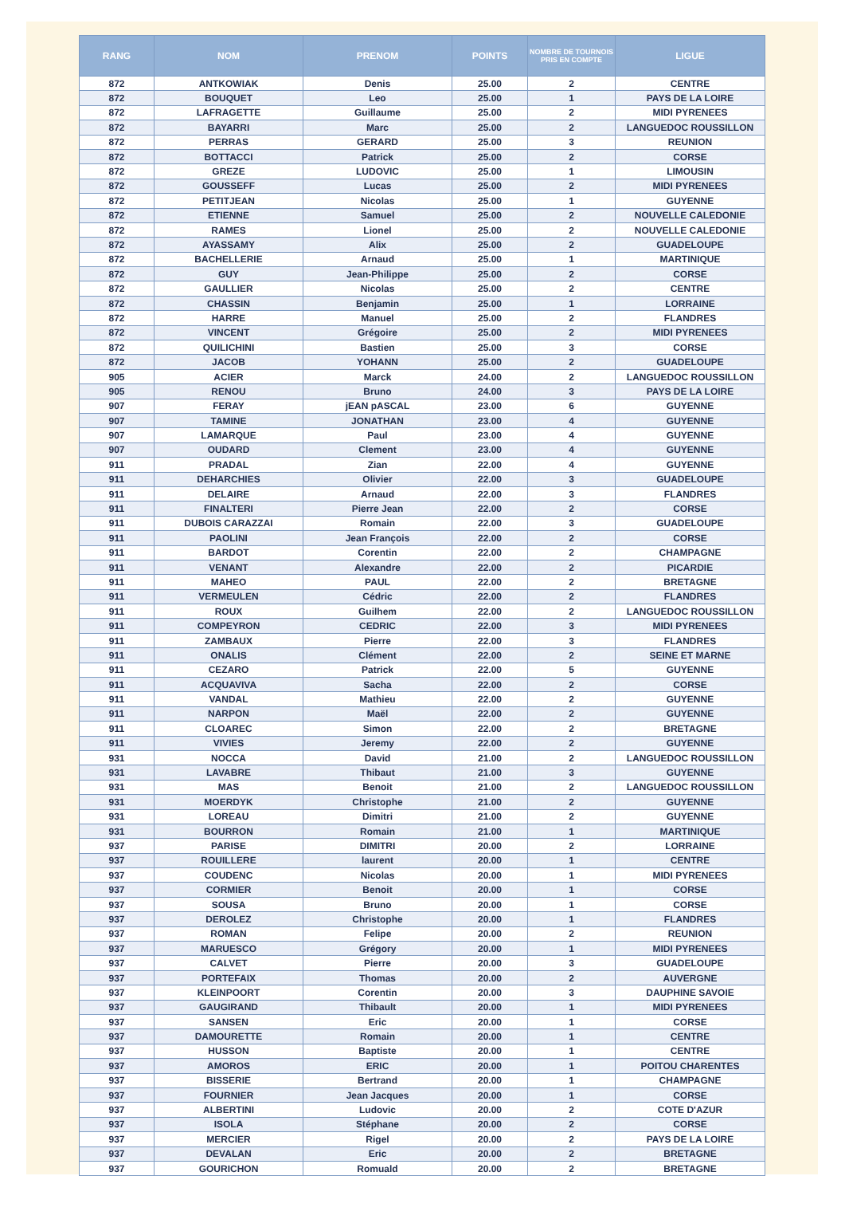| RANG | NOM | PRENOM | POINTS | NOMBRE DE TOURNOIS PRIS EN COMPTE | LIGUE |
| --- | --- | --- | --- | --- | --- |
| 872 | ANTKOWIAK | Denis | 25.00 | 2 | CENTRE |
| 872 | BOUQUET | Leo | 25.00 | 1 | PAYS DE LA LOIRE |
| 872 | LAFRAGETTE | Guillaume | 25.00 | 2 | MIDI PYRENEES |
| 872 | BAYARRI | Marc | 25.00 | 2 | LANGUEDOC ROUSSILLON |
| 872 | PERRAS | GERARD | 25.00 | 3 | REUNION |
| 872 | BOTTACCI | Patrick | 25.00 | 2 | CORSE |
| 872 | GREZE | LUDOVIC | 25.00 | 1 | LIMOUSIN |
| 872 | GOUSSEFF | Lucas | 25.00 | 2 | MIDI PYRENEES |
| 872 | PETITJEAN | Nicolas | 25.00 | 1 | GUYENNE |
| 872 | ETIENNE | Samuel | 25.00 | 2 | NOUVELLE CALEDONIE |
| 872 | RAMES | Lionel | 25.00 | 2 | NOUVELLE CALEDONIE |
| 872 | AYASSAMY | Alix | 25.00 | 2 | GUADELOUPE |
| 872 | BACHELLERIE | Arnaud | 25.00 | 1 | MARTINIQUE |
| 872 | GUY | Jean-Philippe | 25.00 | 2 | CORSE |
| 872 | GAULLIER | Nicolas | 25.00 | 2 | CENTRE |
| 872 | CHASSIN | Benjamin | 25.00 | 1 | LORRAINE |
| 872 | HARRE | Manuel | 25.00 | 2 | FLANDRES |
| 872 | VINCENT | Grégoire | 25.00 | 2 | MIDI PYRENEES |
| 872 | QUILICHINI | Bastien | 25.00 | 3 | CORSE |
| 872 | JACOB | YOHANN | 25.00 | 2 | GUADELOUPE |
| 905 | ACIER | Marck | 24.00 | 2 | LANGUEDOC ROUSSILLON |
| 905 | RENOU | Bruno | 24.00 | 3 | PAYS DE LA LOIRE |
| 907 | FERAY | jEAN pASCAL | 23.00 | 6 | GUYENNE |
| 907 | TAMINE | JONATHAN | 23.00 | 4 | GUYENNE |
| 907 | LAMARQUE | Paul | 23.00 | 4 | GUYENNE |
| 907 | OUDARD | Clement | 23.00 | 4 | GUYENNE |
| 911 | PRADAL | Zian | 22.00 | 4 | GUYENNE |
| 911 | DEHARCHIES | Olivier | 22.00 | 3 | GUADELOUPE |
| 911 | DELAIRE | Arnaud | 22.00 | 3 | FLANDRES |
| 911 | FINALTERI | Pierre Jean | 22.00 | 2 | CORSE |
| 911 | DUBOIS CARAZZAI | Romain | 22.00 | 3 | GUADELOUPE |
| 911 | PAOLINI | Jean François | 22.00 | 2 | CORSE |
| 911 | BARDOT | Corentin | 22.00 | 2 | CHAMPAGNE |
| 911 | VENANT | Alexandre | 22.00 | 2 | PICARDIE |
| 911 | MAHEO | PAUL | 22.00 | 2 | BRETAGNE |
| 911 | VERMEULEN | Cédric | 22.00 | 2 | FLANDRES |
| 911 | ROUX | Guilhem | 22.00 | 2 | LANGUEDOC ROUSSILLON |
| 911 | COMPEYRON | CEDRIC | 22.00 | 3 | MIDI PYRENEES |
| 911 | ZAMBAUX | Pierre | 22.00 | 3 | FLANDRES |
| 911 | ONALIS | Clément | 22.00 | 2 | SEINE ET MARNE |
| 911 | CEZARO | Patrick | 22.00 | 5 | GUYENNE |
| 911 | ACQUAVIVA | Sacha | 22.00 | 2 | CORSE |
| 911 | VANDAL | Mathieu | 22.00 | 2 | GUYENNE |
| 911 | NARPON | Maël | 22.00 | 2 | GUYENNE |
| 911 | CLOAREC | Simon | 22.00 | 2 | BRETAGNE |
| 911 | VIVIES | Jeremy | 22.00 | 2 | GUYENNE |
| 931 | NOCCA | David | 21.00 | 2 | LANGUEDOC ROUSSILLON |
| 931 | LAVABRE | Thibaut | 21.00 | 3 | GUYENNE |
| 931 | MAS | Benoit | 21.00 | 2 | LANGUEDOC ROUSSILLON |
| 931 | MOERDYK | Christophe | 21.00 | 2 | GUYENNE |
| 931 | LOREAU | Dimitri | 21.00 | 2 | GUYENNE |
| 931 | BOURRON | Romain | 21.00 | 1 | MARTINIQUE |
| 937 | PARISE | DIMITRI | 20.00 | 2 | LORRAINE |
| 937 | ROUILLERE | laurent | 20.00 | 1 | CENTRE |
| 937 | COUDENC | Nicolas | 20.00 | 1 | MIDI PYRENEES |
| 937 | CORMIER | Benoit | 20.00 | 1 | CORSE |
| 937 | SOUSA | Bruno | 20.00 | 1 | CORSE |
| 937 | DEROLEZ | Christophe | 20.00 | 1 | FLANDRES |
| 937 | ROMAN | Felipe | 20.00 | 2 | REUNION |
| 937 | MARUESCO | Grégory | 20.00 | 1 | MIDI PYRENEES |
| 937 | CALVET | Pierre | 20.00 | 3 | GUADELOUPE |
| 937 | PORTEFAIX | Thomas | 20.00 | 2 | AUVERGNE |
| 937 | KLEINPOORT | Corentin | 20.00 | 3 | DAUPHINE SAVOIE |
| 937 | GAUGIRAND | Thibault | 20.00 | 1 | MIDI PYRENEES |
| 937 | SANSEN | Eric | 20.00 | 1 | CORSE |
| 937 | DAMOURETTE | Romain | 20.00 | 1 | CENTRE |
| 937 | HUSSON | Baptiste | 20.00 | 1 | CENTRE |
| 937 | AMOROS | ERIC | 20.00 | 1 | POITOU CHARENTES |
| 937 | BISSERIE | Bertrand | 20.00 | 1 | CHAMPAGNE |
| 937 | FOURNIER | Jean Jacques | 20.00 | 1 | CORSE |
| 937 | ALBERTINI | Ludovic | 20.00 | 2 | COTE D'AZUR |
| 937 | ISOLA | Stéphane | 20.00 | 2 | CORSE |
| 937 | MERCIER | Rigel | 20.00 | 2 | PAYS DE LA LOIRE |
| 937 | DEVALAN | Eric | 20.00 | 2 | BRETAGNE |
| 937 | GOURICHON | Romuald | 20.00 | 2 | BRETAGNE |